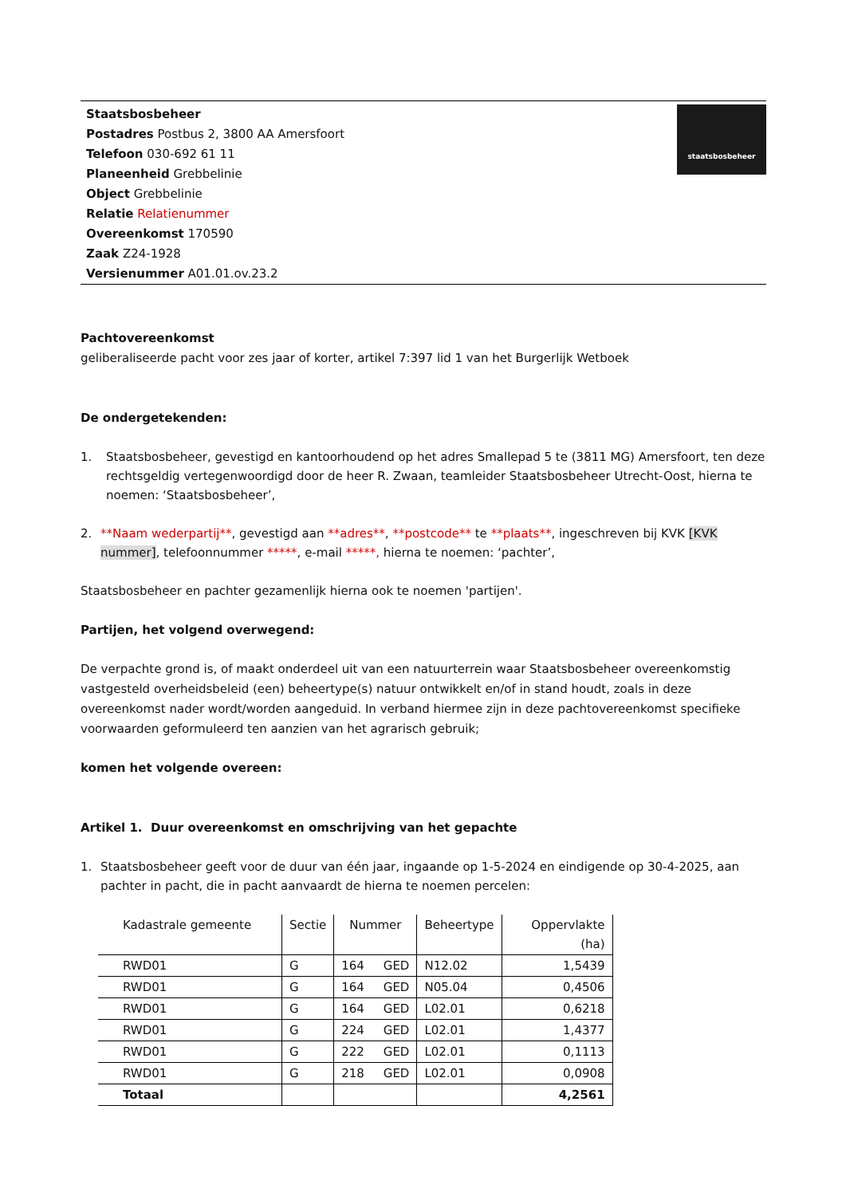Staatsbosbeheer
Postadres Postbus 2, 3800 AA Amersfoort
Telefoon 030-692 61 11
Planeenheid Grebbelinie
Object Grebbelinie
Relatie Relatienummer
Overeenkomst 170590
Zaak Z24-1928
Versienummer A01.01.ov.23.2
staatsbosbeheer
Pachtovereenkomst
geliberaliseerde pacht voor zes jaar of korter, artikel 7:397 lid 1 van het Burgerlijk Wetboek
De ondergetekenden:
1. Staatsbosbeheer, gevestigd en kantoorhoudend op het adres Smallepad 5 te (3811 MG) Amersfoort, ten deze rechtsgeldig vertegenwoordigd door de heer R. Zwaan, teamleider Staatsbosbeheer Utrecht-Oost, hierna te noemen: ‘Staatsbosbeheer’,
2. **Naam wederpartij**, gevestigd aan **adres**, **postcode** te **plaats**, ingeschreven bij KVK [KVK nummer], telefoonnummer *****, e-mail *****, hierna te noemen: ‘pachter’,
Staatsbosbeheer en pachter gezamenlijk hierna ook te noemen 'partijen'.
Partijen, het volgend overwegend:
De verpachte grond is, of maakt onderdeel uit van een natuurterrein waar Staatsbosbeheer overeenkomstig vastgesteld overheidsbeleid (een) beheertype(s) natuur ontwikkelt en/of in stand houdt, zoals in deze overeenkomst nader wordt/worden aangeduid. In verband hiermee zijn in deze pachtovereenkomst specifieke voorwaarden geformuleerd ten aanzien van het agrarisch gebruik;
komen het volgende overeen:
Artikel 1. Duur overeenkomst en omschrijving van het gepachte
1. Staatsbosbeheer geeft voor de duur van één jaar, ingaande op 1-5-2024 en eindigende op 30-4-2025, aan pachter in pacht, die in pacht aanvaardt de hierna te noemen percelen:
| Kadastrale gemeente | Sectie | Nummer | Beheertype | Oppervlakte (ha) |
| --- | --- | --- | --- | --- |
| RWD01 | G | 164 GED | N12.02 | 1,5439 |
| RWD01 | G | 164 GED | N05.04 | 0,4506 |
| RWD01 | G | 164 GED | L02.01 | 0,6218 |
| RWD01 | G | 224 GED | L02.01 | 1,4377 |
| RWD01 | G | 222 GED | L02.01 | 0,1113 |
| RWD01 | G | 218 GED | L02.01 | 0,0908 |
| Totaal | | | | 4,2561 |